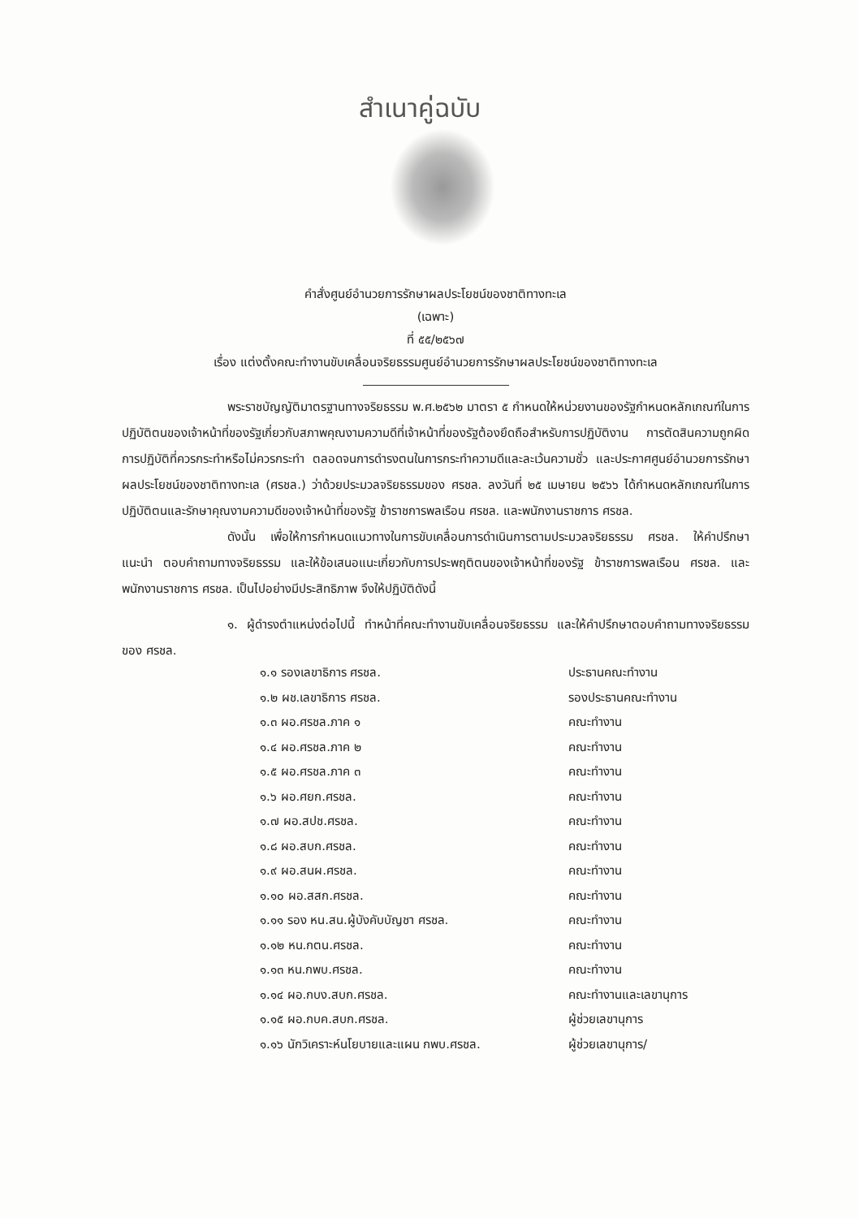สำเนาคู่ฉบับ
คำสั่งศูนย์อำนวยการรักษาผลประโยชน์ของชาติทางทะเล
(เฉพาะ)
ที่ ๕๕/๒๕๖๗
เรื่อง แต่งตั้งคณะทำงานขับเคลื่อนจริยธรรมศูนย์อำนวยการรักษาผลประโยชน์ของชาติทางทะเล
พระราชบัญญัติมาตรฐานทางจริยธรรม พ.ศ.๒๕๖๒ มาตรา ๕ กำหนดให้หน่วยงานของรัฐกำหนดหลักเกณฑ์ในการปฏิบัติตนของเจ้าหน้าที่ของรัฐเกี่ยวกับสภาพคุณงามความดีที่เจ้าหน้าที่ของรัฐต้องยึดถือสำหรับการปฏิบัติงาน การตัดสินความถูกผิด การปฏิบัติที่ควรกระทำหรือไม่ควรกระทำ ตลอดจนการดำรงตนในการกระทำความดีและละเว้นความชั่ว และประกาศศูนย์อำนวยการรักษาผลประโยชน์ของชาติทางทะเล (ศรชล.) ว่าด้วยประมวลจริยธรรมของ ศรชล. ลงวันที่ ๒๕ เมษายน ๒๕๖๖ ได้กำหนดหลักเกณฑ์ในการปฏิบัติตนและรักษาคุณงามความดีของเจ้าหน้าที่ของรัฐ ข้าราชการพลเรือน ศรชล. และพนักงานราชการ ศรชล.
ดังนั้น เพื่อให้การกำหนดแนวทางในการขับเคลื่อนการดำเนินการตามประมวลจริยธรรม ศรชล. ให้คำปรึกษา แนะนำ ตอบคำถามทางจริยธรรม และให้ข้อเสนอแนะเกี่ยวกับการประพฤติตนของเจ้าหน้าที่ของรัฐ ข้าราชการพลเรือน ศรชล. และพนักงานราชการ ศรชล. เป็นไปอย่างมีประสิทธิภาพ จึงให้ปฏิบัติดังนี้
๑. ผู้ดำรงตำแหน่งต่อไปนี้ ทำหน้าที่คณะทำงานขับเคลื่อนจริยธรรม และให้คำปรึกษาตอบคำถามทางจริยธรรมของ ศรชล.
| ๑.๑ รองเลขาธิการ ศรชล. | ประธานคณะทำงาน |
| ๑.๒ ผช.เลขาธิการ ศรชล. | รองประธานคณะทำงาน |
| ๑.๓ ผอ.ศรชล.ภาค ๑ | คณะทำงาน |
| ๑.๔ ผอ.ศรชล.ภาค ๒ | คณะทำงาน |
| ๑.๕ ผอ.ศรชล.ภาค ๓ | คณะทำงาน |
| ๑.๖ ผอ.ศยก.ศรชล. | คณะทำงาน |
| ๑.๗ ผอ.สปช.ศรชล. | คณะทำงาน |
| ๑.๘ ผอ.สบก.ศรชล. | คณะทำงาน |
| ๑.๙ ผอ.สนผ.ศรชล. | คณะทำงาน |
| ๑.๑๐ ผอ.สสก.ศรชล. | คณะทำงาน |
| ๑.๑๑ รอง หน.สน.ผู้บังคับบัญชา ศรชล. | คณะทำงาน |
| ๑.๑๒ หน.กตน.ศรชล. | คณะทำงาน |
| ๑.๑๓ หน.กพบ.ศรชล. | คณะทำงาน |
| ๑.๑๔ ผอ.กบง.สบก.ศรชล. | คณะทำงานและเลขานุการ |
| ๑.๑๕ ผอ.กบค.สบก.ศรชล. | ผู้ช่วยเลขานุการ |
| ๑.๑๖ นักวิเคราะห์นโยบายและแผน กพบ.ศรชล. | ผู้ช่วยเลขานุการ/ |